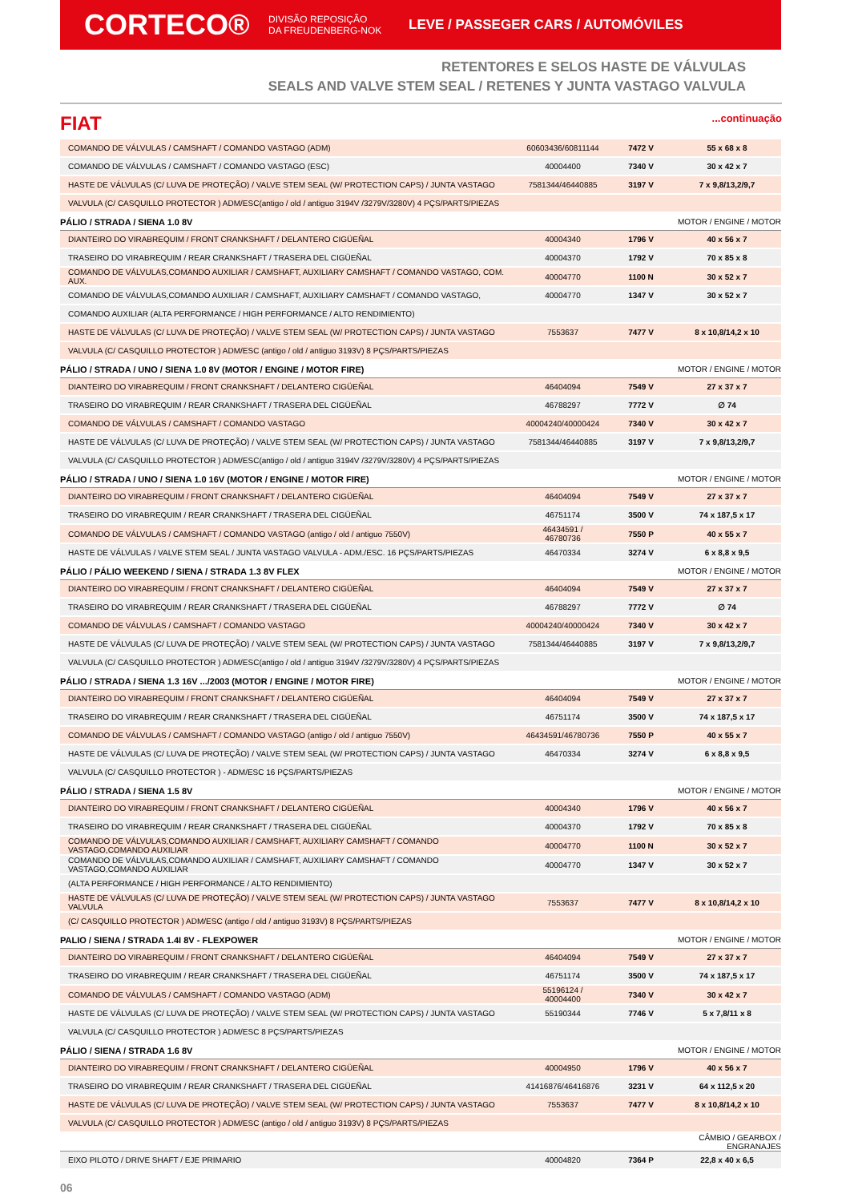CORTECO®
DIVISÃO REPOSIÇÃO
DA FREUDENBERG-NOK
LEVE / PASSEGER CARS / AUTOMÓVILES
RETENTORES E SELOS HASTE DE VÁLVULAS
SEALS AND VALVE STEM SEAL / RETENES Y JUNTA VASTAGO VALVULA
FIAT...continuação
| COMANDO DE VÁLVULAS / CAMSHAFT / COMANDO VASTAGO (ADM) | 60603436/60811144 | 7472 V | 55 x 68 x 8 |
| COMANDO DE VÁLVULAS / CAMSHAFT / COMANDO VASTAGO (ESC) | 40004400 | 7340 V | 30 x 42 x 7 |
| HASTE DE VÁLVULAS (C/ LUVA DE PROTEÇÃO) / VALVE STEM SEAL (W/ PROTECTION CAPS) / JUNTA VASTAGO | 7581344/46440885 | 3197 V | 7 x 9,8/13,2/9,7 |
| VALVULA (C/ CASQUILLO PROTECTOR ) ADM/ESC(antigo / old / antiguo 3194V /3279V/3280V) 4 PÇS/PARTS/PIEZAS | | | |
| PÁLIO / STRADA / SIENA 1.0 8V | | | MOTOR / ENGINE / MOTOR |
| DIANTEIRO DO VIRABREQUIM / FRONT CRANKSHAFT / DELANTERO CIGÜEÑAL | 40004340 | 1796 V | 40 x 56 x 7 |
| TRASEIRO DO VIRABREQUIM / REAR CRANKSHAFT / TRASERA DEL CIGÜEÑAL | 40004370 | 1792 V | 70 x 85 x 8 |
| COMANDO DE VÁLVULAS,COMANDO AUXILIAR / CAMSHAFT, AUXILIARY CAMSHAFT / COMANDO VASTAGO, COM. AUX. | 40004770 | 1100 N | 30 x 52 x 7 |
| COMANDO DE VÁLVULAS,COMANDO AUXILIAR / CAMSHAFT, AUXILIARY CAMSHAFT / COMANDO VASTAGO, | 40004770 | 1347 V | 30 x 52 x 7 |
| COMANDO AUXILIAR (ALTA PERFORMANCE / HIGH PERFORMANCE / ALTO RENDIMIENTO) | | | |
| HASTE DE VÁLVULAS (C/ LUVA DE PROTEÇÃO) / VALVE STEM SEAL (W/ PROTECTION CAPS) / JUNTA VASTAGO | 7553637 | 7477 V | 8 x 10,8/14,2 x 10 |
| VALVULA (C/ CASQUILLO PROTECTOR ) ADM/ESC (antigo / old / antiguo 3193V) 8 PÇS/PARTS/PIEZAS | | | |
| PÁLIO / STRADA / UNO / SIENA 1.0 8V (MOTOR / ENGINE / MOTOR FIRE) | | | MOTOR / ENGINE / MOTOR |
| DIANTEIRO DO VIRABREQUIM / FRONT CRANKSHAFT / DELANTERO CIGÜEÑAL | 46404094 | 7549 V | 27 x 37 x 7 |
| TRASEIRO DO VIRABREQUIM / REAR CRANKSHAFT / TRASERA DEL CIGÜEÑAL | 46788297 | 7772 V | ∅ 74 |
| COMANDO DE VÁLVULAS / CAMSHAFT / COMANDO VASTAGO | 40004240/40000424 | 7340 V | 30 x 42 x 7 |
| HASTE DE VÁLVULAS (C/ LUVA DE PROTEÇÃO) / VALVE STEM SEAL (W/ PROTECTION CAPS) / JUNTA VASTAGO | 7581344/46440885 | 3197 V | 7 x 9,8/13,2/9,7 |
| VALVULA (C/ CASQUILLO PROTECTOR ) ADM/ESC(antigo / old / antiguo 3194V /3279V/3280V) 4 PÇS/PARTS/PIEZAS | | | |
| PÁLIO / STRADA / UNO / SIENA 1.0 16V (MOTOR / ENGINE / MOTOR FIRE) | | | MOTOR / ENGINE / MOTOR |
| DIANTEIRO DO VIRABREQUIM / FRONT CRANKSHAFT / DELANTERO CIGÜEÑAL | 46404094 | 7549 V | 27 x 37 x 7 |
| TRASEIRO DO VIRABREQUIM / REAR CRANKSHAFT / TRASERA DEL CIGÜEÑAL | 46751174 | 3500 V | 74 x 187,5 x 17 |
| COMANDO DE VÁLVULAS / CAMSHAFT / COMANDO VASTAGO (antigo / old / antiguo 7550V) | 46434591 / 46780736 | 7550 P | 40 x 55 x 7 |
| HASTE DE VÁLVULAS / VALVE STEM SEAL / JUNTA VASTAGO VALVULA - ADM./ESC. 16 PÇS/PARTS/PIEZAS | 46470334 | 3274 V | 6 x 8,8 x 9,5 |
| PÁLIO / PÁLIO WEEKEND / SIENA / STRADA 1.3 8V FLEX | | | MOTOR / ENGINE / MOTOR |
| DIANTEIRO DO VIRABREQUIM / FRONT CRANKSHAFT / DELANTERO CIGÜEÑAL | 46404094 | 7549 V | 27 x 37 x 7 |
| TRASEIRO DO VIRABREQUIM / REAR CRANKSHAFT / TRASERA DEL CIGÜEÑAL | 46788297 | 7772 V | ∅ 74 |
| COMANDO DE VÁLVULAS / CAMSHAFT / COMANDO VASTAGO | 40004240/40000424 | 7340 V | 30 x 42 x 7 |
| HASTE DE VÁLVULAS (C/ LUVA DE PROTEÇÃO) / VALVE STEM SEAL (W/ PROTECTION CAPS) / JUNTA VASTAGO | 7581344/46440885 | 3197 V | 7 x 9,8/13,2/9,7 |
| VALVULA (C/ CASQUILLO PROTECTOR ) ADM/ESC(antigo / old / antiguo 3194V /3279V/3280V) 4 PÇS/PARTS/PIEZAS | | | |
| PÁLIO / STRADA / SIENA 1.3 16V .../2003 (MOTOR / ENGINE / MOTOR FIRE) | | | MOTOR / ENGINE / MOTOR |
| DIANTEIRO DO VIRABREQUIM / FRONT CRANKSHAFT / DELANTERO CIGÜEÑAL | 46404094 | 7549 V | 27 x 37 x 7 |
| TRASEIRO DO VIRABREQUIM / REAR CRANKSHAFT / TRASERA DEL CIGÜEÑAL | 46751174 | 3500 V | 74 x 187,5 x 17 |
| COMANDO DE VÁLVULAS / CAMSHAFT / COMANDO VASTAGO (antigo / old / antiguo 7550V) | 46434591/46780736 | 7550 P | 40 x 55 x 7 |
| HASTE DE VÁLVULAS (C/ LUVA DE PROTEÇÃO) / VALVE STEM SEAL (W/ PROTECTION CAPS) / JUNTA VASTAGO | 46470334 | 3274 V | 6 x 8,8 x 9,5 |
| VALVULA (C/ CASQUILLO PROTECTOR ) - ADM/ESC 16 PÇS/PARTS/PIEZAS | | | |
| PÁLIO / STRADA / SIENA 1.5 8V | | | MOTOR / ENGINE / MOTOR |
| DIANTEIRO DO VIRABREQUIM / FRONT CRANKSHAFT / DELANTERO CIGÜEÑAL | 40004340 | 1796 V | 40 x 56 x 7 |
| TRASEIRO DO VIRABREQUIM / REAR CRANKSHAFT / TRASERA DEL CIGÜEÑAL | 40004370 | 1792 V | 70 x 85 x 8 |
| COMANDO DE VÁLVULAS,COMANDO AUXILIAR / CAMSHAFT, AUXILIARY CAMSHAFT / COMANDO VASTAGO,COMANDO AUXILIAR | 40004770 | 1100 N | 30 x 52 x 7 |
| COMANDO DE VÁLVULAS,COMANDO AUXILIAR / CAMSHAFT, AUXILIARY CAMSHAFT / COMANDO VASTAGO,COMANDO AUXILIAR | 40004770 | 1347 V | 30 x 52 x 7 |
| (ALTA PERFORMANCE / HIGH PERFORMANCE / ALTO RENDIMIENTO) | | | |
| HASTE DE VÁLVULAS (C/ LUVA DE PROTEÇÃO) / VALVE STEM SEAL (W/ PROTECTION CAPS) / JUNTA VASTAGO VALVULA | 7553637 | 7477 V | 8 x 10,8/14,2 x 10 |
| (C/ CASQUILLO PROTECTOR ) ADM/ESC (antigo / old / antiguo 3193V) 8 PÇS/PARTS/PIEZAS | | | |
| PALIO / SIENA / STRADA 1.4I 8V - FLEXPOWER | | | MOTOR / ENGINE / MOTOR |
| DIANTEIRO DO VIRABREQUIM / FRONT CRANKSHAFT / DELANTERO CIGÜEÑAL | 46404094 | 7549 V | 27 x 37 x 7 |
| TRASEIRO DO VIRABREQUIM / REAR CRANKSHAFT / TRASERA DEL CIGÜEÑAL | 46751174 | 3500 V | 74 x 187,5 x 17 |
| COMANDO DE VÁLVULAS / CAMSHAFT / COMANDO VASTAGO (ADM) | 55196124 / 40004400 | 7340 V | 30 x 42 x 7 |
| HASTE DE VÁLVULAS (C/ LUVA DE PROTEÇÃO) / VALVE STEM SEAL (W/ PROTECTION CAPS) / JUNTA VASTAGO | 55190344 | 7746 V | 5 x 7,8/11 x 8 |
| VALVULA (C/ CASQUILLO PROTECTOR ) ADM/ESC 8 PÇS/PARTS/PIEZAS | | | |
| PÁLIO / SIENA / STRADA 1.6 8V | | | MOTOR / ENGINE / MOTOR |
| DIANTEIRO DO VIRABREQUIM / FRONT CRANKSHAFT / DELANTERO CIGÜEÑAL | 40004950 | 1796 V | 40 x 56 x 7 |
| TRASEIRO DO VIRABREQUIM / REAR CRANKSHAFT / TRASERA DEL CIGÜEÑAL | 41416876/46416876 | 3231 V | 64 x 112,5 x 20 |
| HASTE DE VÁLVULAS (C/ LUVA DE PROTEÇÃO) / VALVE STEM SEAL (W/ PROTECTION CAPS) / JUNTA VASTAGO | 7553637 | 7477 V | 8 x 10,8/14,2 x 10 |
| VALVULA (C/ CASQUILLO PROTECTOR ) ADM/ESC (antigo / old / antiguo 3193V) 8 PÇS/PARTS/PIEZAS | | | |
| | | | CÂMBIO / GEARBOX / ENGRANAJES |
| EIXO PILOTO / DRIVE SHAFT / EJE PRIMARIO | 40004820 | 7364 P | 22,8 x 40 x 6,5 |
06